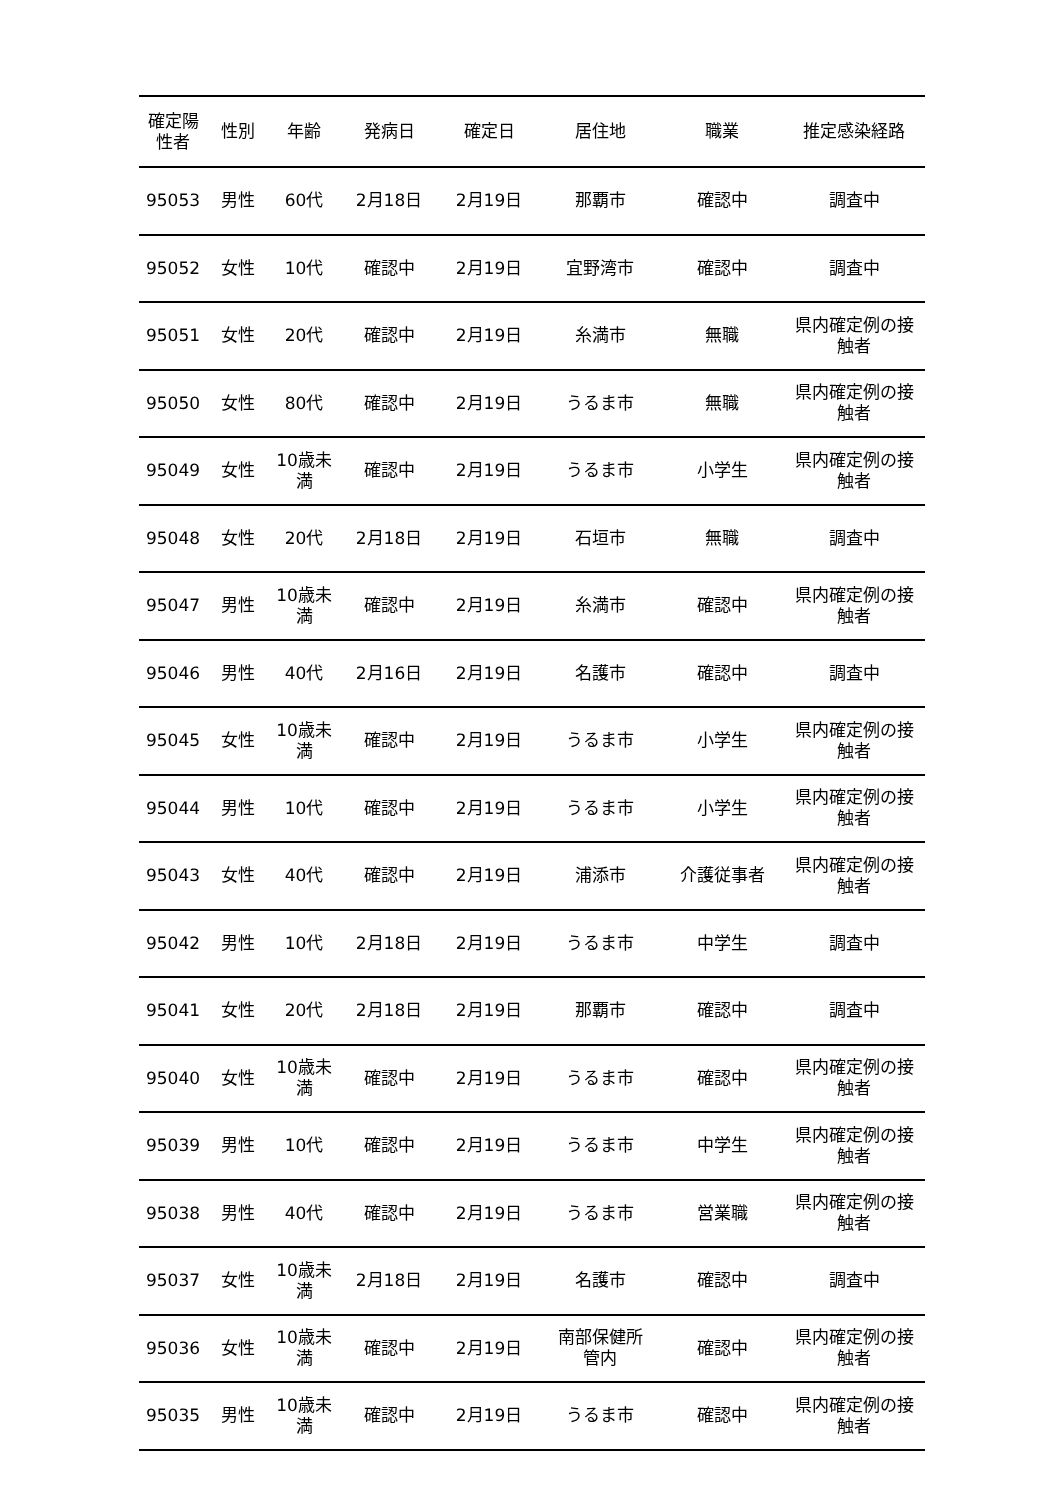| 確定陽 性者 | 性別 | 年齢 | 発病日 | 確定日 | 居住地 | 職業 | 推定感染経路 |
| --- | --- | --- | --- | --- | --- | --- | --- |
| 95053 | 男性 | 60代 | 2月18日 | 2月19日 | 那覇市 | 確認中 | 調査中 |
| 95052 | 女性 | 10代 | 確認中 | 2月19日 | 宜野湾市 | 確認中 | 調査中 |
| 95051 | 女性 | 20代 | 確認中 | 2月19日 | 糸満市 | 無職 | 県内確定例の接 触者 |
| 95050 | 女性 | 80代 | 確認中 | 2月19日 | うるま市 | 無職 | 県内確定例の接 触者 |
| 95049 | 女性 | 10歳未 満 | 確認中 | 2月19日 | うるま市 | 小学生 | 県内確定例の接 触者 |
| 95048 | 女性 | 20代 | 2月18日 | 2月19日 | 石垣市 | 無職 | 調査中 |
| 95047 | 男性 | 10歳未 満 | 確認中 | 2月19日 | 糸満市 | 確認中 | 県内確定例の接 触者 |
| 95046 | 男性 | 40代 | 2月16日 | 2月19日 | 名護市 | 確認中 | 調査中 |
| 95045 | 女性 | 10歳未 満 | 確認中 | 2月19日 | うるま市 | 小学生 | 県内確定例の接 触者 |
| 95044 | 男性 | 10代 | 確認中 | 2月19日 | うるま市 | 小学生 | 県内確定例の接 触者 |
| 95043 | 女性 | 40代 | 確認中 | 2月19日 | 浦添市 | 介護従事者 | 県内確定例の接 触者 |
| 95042 | 男性 | 10代 | 2月18日 | 2月19日 | うるま市 | 中学生 | 調査中 |
| 95041 | 女性 | 20代 | 2月18日 | 2月19日 | 那覇市 | 確認中 | 調査中 |
| 95040 | 女性 | 10歳未 満 | 確認中 | 2月19日 | うるま市 | 確認中 | 県内確定例の接 触者 |
| 95039 | 男性 | 10代 | 確認中 | 2月19日 | うるま市 | 中学生 | 県内確定例の接 触者 |
| 95038 | 男性 | 40代 | 確認中 | 2月19日 | うるま市 | 営業職 | 県内確定例の接 触者 |
| 95037 | 女性 | 10歳未 満 | 2月18日 | 2月19日 | 名護市 | 確認中 | 調査中 |
| 95036 | 女性 | 10歳未 満 | 確認中 | 2月19日 | 南部保健所 管内 | 確認中 | 県内確定例の接 触者 |
| 95035 | 男性 | 10歳未 満 | 確認中 | 2月19日 | うるま市 | 確認中 | 県内確定例の接 触者 |